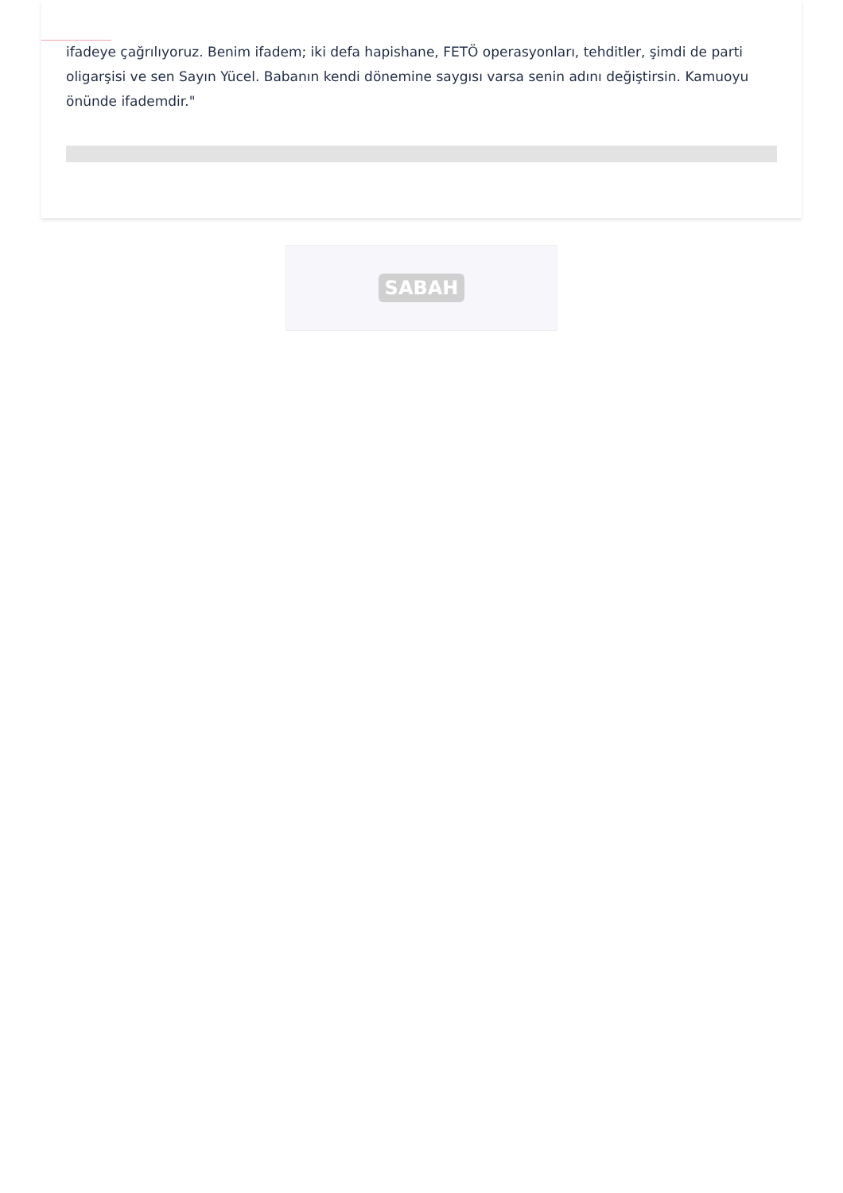ifadeye çağrılıyoruz. Benim ifadem; iki defa hapishane, FETÖ operasyonları, tehditler, şimdi de parti oligarşisi ve sen Sayın Yücel. Babanın kendi dönemine saygısı varsa senin adını değiştirsin. Kamuoyu önünde ifademdir."
SABAH